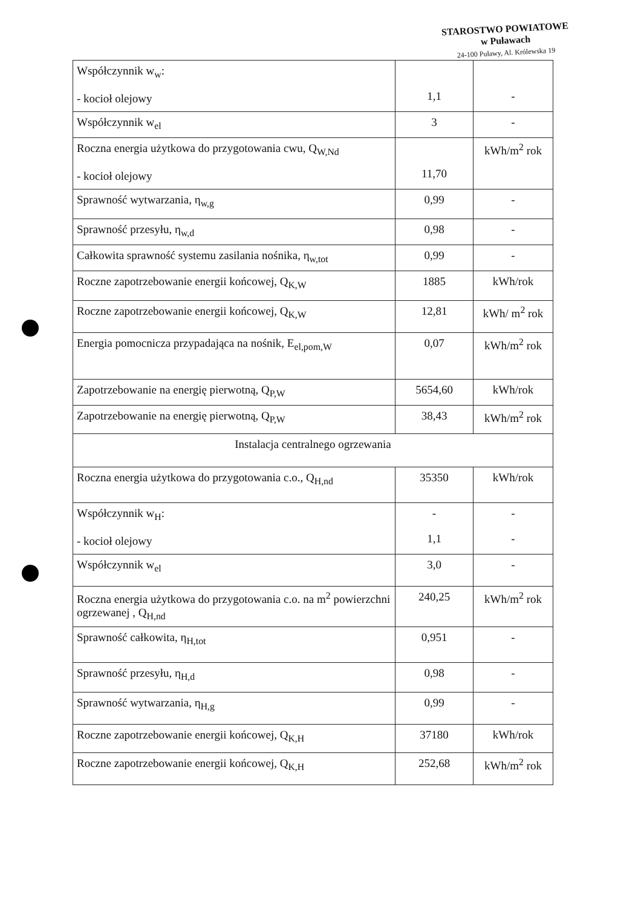STAROSTWO POWIATOWE
w Puławach
24-100 Puławy, Al. Królewska 19
| Współczynnik w<sub>w</sub>: - kocioł olejowy | 1,1 | - |
| Współczynnik w<sub>el</sub> | 3 | - |
| Roczna energia użytkowa do przygotowania cwu, Q<sub>W,Nd</sub> - kocioł olejowy | 11,70 | kWh/m<sup>2</sup> rok |
| Sprawność wytwarzania, η<sub>w,g</sub> | 0,99 | - |
| Sprawność przesyłu, η<sub>w,d</sub> | 0,98 | - |
| Całkowita sprawność systemu zasilania nośnika, η<sub>w,tot</sub> | 0,99 | - |
| Roczne zapotrzebowanie energii końcowej, Q<sub>K,W</sub> | 1885 | kWh/rok |
| Roczne zapotrzebowanie energii końcowej, Q<sub>K,W</sub> | 12,81 | kWh/ m<sup>2</sup> rok |
| Energia pomocnicza przypadająca na nośnik, E<sub>el,pom,W</sub> | 0,07 | kWh/m<sup>2</sup> rok |
| Zapotrzebowanie na energię pierwotną, Q<sub>P,W</sub> | 5654,60 | kWh/rok |
| Zapotrzebowanie na energię pierwotną, Q<sub>P,W</sub> | 38,43 | kWh/m<sup>2</sup> rok |
| Instalacja centralnego ogrzewania | | |
| Roczna energia użytkowa do przygotowania c.o., Q<sub>H,nd</sub> | 35350 | kWh/rok |
| Współczynnik w<sub>H</sub>: - kocioł olejowy | - 1,1 | - - |
| Współczynnik w<sub>el</sub> | 3,0 | - |
| Roczna energia użytkowa do przygotowania c.o. na m<sup>2</sup> powierzchni ogrzewanej , Q<sub>H,nd</sub> | 240,25 | kWh/m<sup>2</sup> rok |
| Sprawność całkowita, η<sub>H,tot</sub> | 0,951 | - |
| Sprawność przesyłu, η<sub>H,d</sub> | 0,98 | - |
| Sprawność wytwarzania, η<sub>H,g</sub> | 0,99 | - |
| Roczne zapotrzebowanie energii końcowej, Q<sub>K,H</sub> | 37180 | kWh/rok |
| Roczne zapotrzebowanie energii końcowej, Q<sub>K,H</sub> | 252,68 | kWh/m<sup>2</sup> rok |